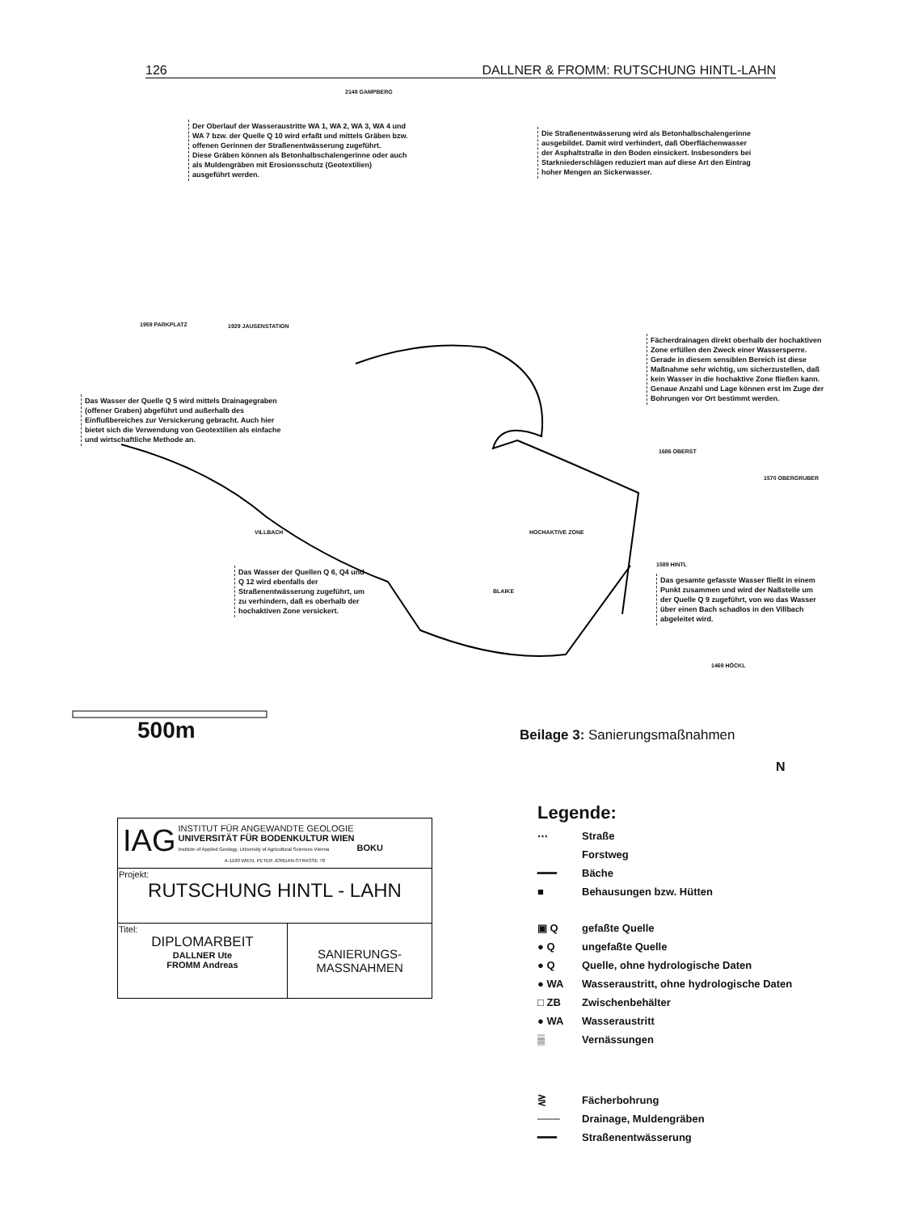126 DALLNER & FROMM: RUTSCHUNG HINTL-LAHN
2148 GAMPBERG
Der Oberlauf der Wasseraustritte WA 1, WA 2, WA 3, WA 4 und WA 7 bzw. der Quelle Q 10 wird erfaßt und mittels Gräben bzw. offenen Gerinnen der Straßenentwässerung zugeführt.
Diese Gräben können als Betonhalbschalengerinne oder auch als Muldengräben mit Erosionsschutz (Geotextilien) ausgeführt werden.
Die Straßenentwässerung wird als Betonhalbschalengerinne ausgebildet. Damit wird verhindert, daß Oberflächenwasser der Asphaltstraße in den Boden einsickert. Insbesonders bei Starkniederschlägen reduziert man auf diese Art den Eintrag hoher Mengen an Sickerwasser.
1959 PARKPLATZ 1929 JAUSENSTATION
Fächerdrainagen direkt oberhalb der hochaktiven Zone erfüllen den Zweck einer Wassersperre. Gerade in diesem sensiblen Bereich ist diese Maßnahme sehr wichtig, um sicherzustellen, daß kein Wasser in die hochaktive Zone fließen kann. Genaue Anzahl und Lage können erst im Zuge der Bohrungen vor Ort bestimmt werden.
Das Wasser der Quelle Q 5 wird mittels Drainagegraben (offener Graben) abgeführt und außerhalb des Einflußbereiches zur Versickerung gebracht. Auch hier bietet sich die Verwendung von Geotextilien als einfache und wirtschaftliche Methode an.
1686 OBERST
1570 OBERGRUBER
HOCHAKTIVE ZONE
VILLBACH
BLAIKE
1589 HINTL
Das Wasser der Quellen Q 6, Q4 und Q 12 wird ebenfalls der Straßenentwässerung zugeführt, um zu verhindern, daß es oberhalb der hochaktiven Zone versickert.
Das gesamte gefasste Wasser fließt in einem Punkt zusammen und wird der Naßstelle um der Quelle Q 9 zugeführt, von wo das Wasser über einen Bach schadlos in den Villbach abgeleitet wird.
1469 HÖCKL
500m Beilage 3: Sanierungsmaßnahmen
N
Legende:
⋯ Straße
Forstweg
━━━ Bäche
■ Behausungen bzw. Hütten
▣ Q gefaßte Quelle
● Q ungefaßte Quelle
● Q Quelle, ohne hydrologische Daten
● WA Wasseraustritt, ohne hydrologische Daten
□ ZB Zwischenbehälter
● WA Wasseraustritt
▒ Vernässungen
⋛ Fächerbohrung
─── Drainage, Muldengräben
━━━ Straßenentwässerung
| IAG INSTITUT FÜR ANGEWANDTE GEOLOGIE UNIVERSITÄT FÜR BODENKULTUR WIEN Institute of Applied Geology, University of Agricultural Sciences Vienna BOKU A-1190 WIEN, PETER JORDAN-STRASSE 70 | |
| Projekt: RUTSCHUNG HINTL - LAHN | |
| Titel: DIPLOMARBEIT DALLNER Ute FROMM Andreas | SANIERUNGS- MASSNAHMEN |